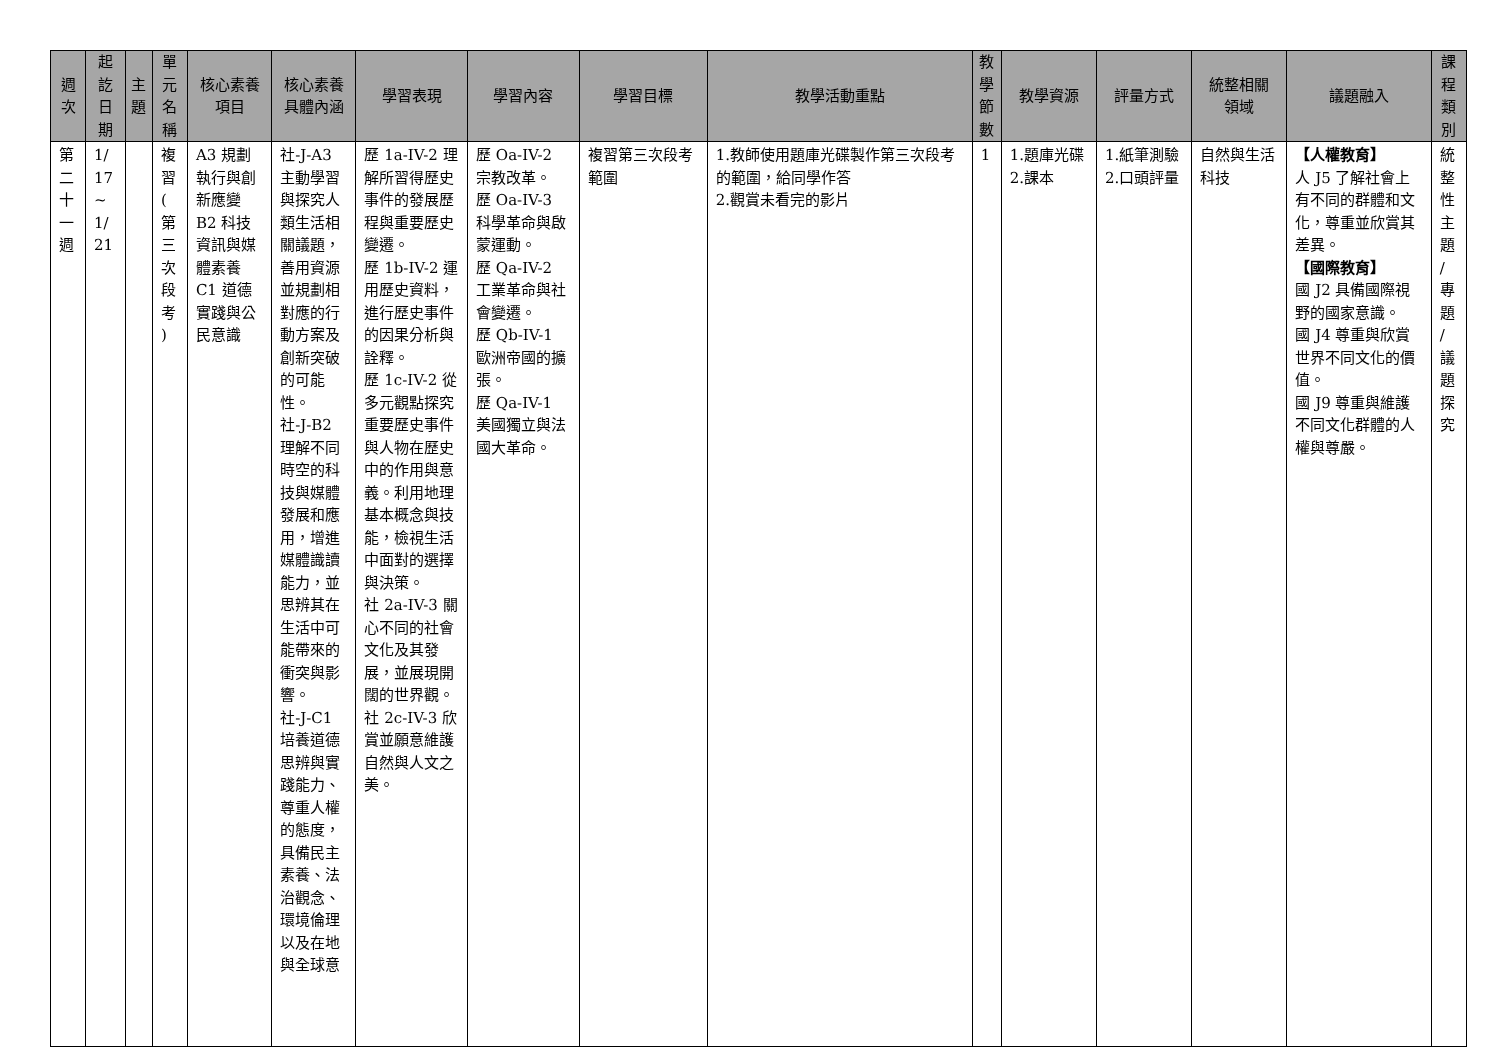| 週 次 | 起 訖 日 期 | 主 題 | 單 元 名 稱 | 核心素養 項目 | 核心素養 具體內涵 | 學習表現 | 學習內容 | 學習目標 | 教學活動重點 | 教 學 節 數 | 教學資源 | 評量方式 | 統整相關 領域 | 議題融入 | 課 程 類 別 |
| --- | --- | --- | --- | --- | --- | --- | --- | --- | --- | --- | --- | --- | --- | --- | --- |
| 第 二 十 一 週 | 1/ 17 ~ 1/ 21 | | 複 習 ( 第 三 次 段 考 ) | A3 規劃執行與創新應變 B2 科技資訊與媒體素養 C1 道德實踐與公民意識 | 社-J-A3 主動學習與探究人類生活相關議題，善用資源並規劃相對應的行動方案及創新突破的可能性。 社-J-B2 理解不同時空的科技與媒體發展和應用，增進媒體識讀能力，並思辨其在生活中可能帶來的衝突與影響。 社-J-C1 培養道德思辨與實踐能力、尊重人權的態度，具備民主素養、法治觀念、環境倫理以及在地與全球意 | 歷 1a-IV-2 理解所習得歷史事件的發展歷程與重要歷史變遷。 歷 1b-IV-2 運用歷史資料，進行歷史事件的因果分析與詮釋。 歷 1c-IV-2 從多元觀點探究重要歷史事件與人物在歷史中的作用與意義。利用地理基本概念與技能，檢視生活中面對的選擇與決策。 社 2a-IV-3 關心不同的社會文化及其發展，並展現開闊的世界觀。 社 2c-IV-3 欣賞並願意維護自然與人文之美。 | 歷 Oa-IV-2 宗教改革。 歷 Oa-IV-3 科學革命與啟蒙運動。 歷 Qa-IV-2 工業革命與社會變遷。 歷 Qb-IV-1 歐洲帝國的擴張。 歷 Qa-IV-1 美國獨立與法國大革命。 | 複習第三次段考範圍 | 1.教師使用題庫光碟製作第三次段考的範圍，給同學作答 2.觀賞未看完的影片 | 1 | 1.題庫光碟 2.課本 | 1.紙筆測驗 2.口頭評量 | 自然與生活科技 | 【人權教育】 人 J5 了解社會上有不同的群體和文化，尊重並欣賞其差異。 【國際教育】 國 J2 具備國際視野的國家意識。 國 J4 尊重與欣賞世界不同文化的價值。 國 J9 尊重與維護不同文化群體的人權與尊嚴。 | 統 整 性 主 題 / 專 題 / 議 題 探 究 |